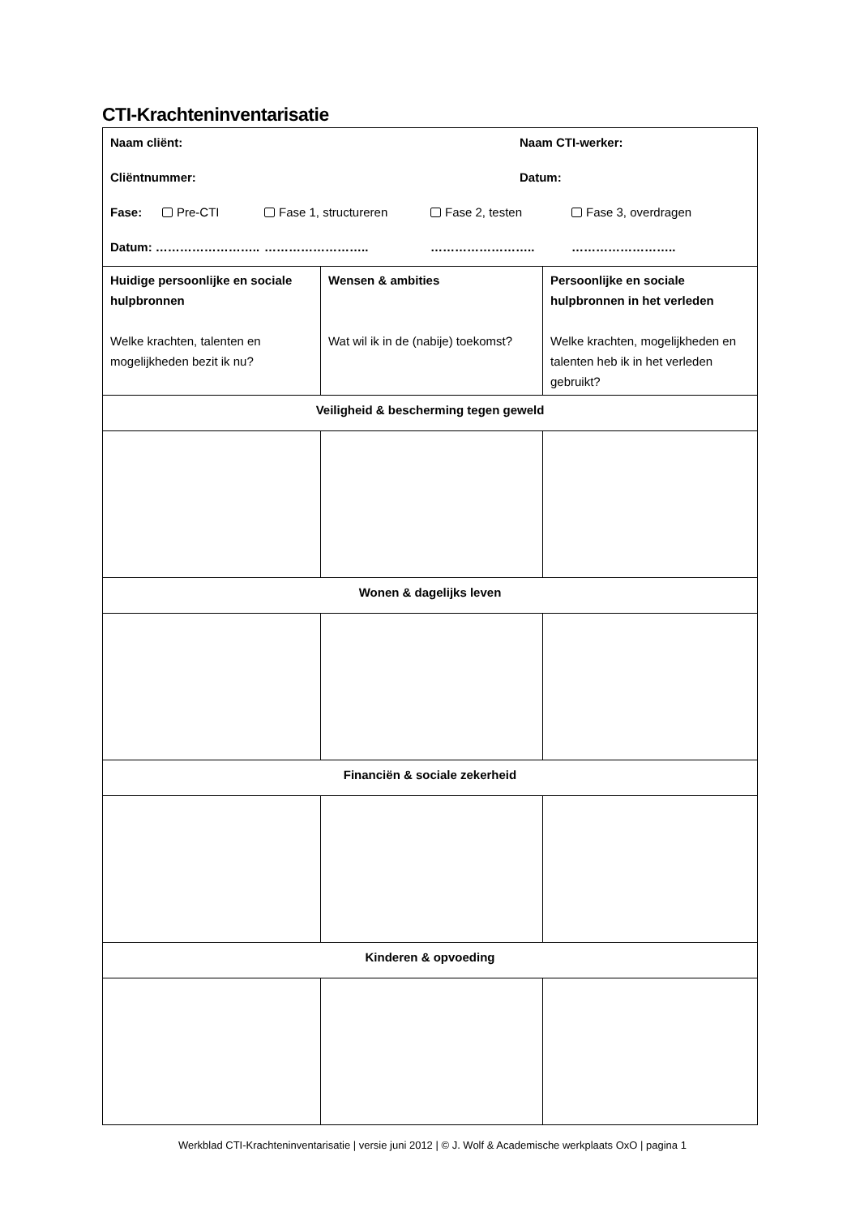CTI-Krachteninventarisatie
| Naam cliënt: Naam CTI-werker: Cliëntnummer: Datum: Fase: Pre-CTI Fase 1, structureren Fase 2, testen Fase 3, overdragen Datum: …………………….. …………………….. …………………….. …………………….. | | |
| Huidige persoonlijke en sociale hulpbronnen Welke krachten, talenten en mogelijkheden bezit ik nu? | Wensen & ambities Wat wil ik in de (nabije) toekomst? | Persoonlijke en sociale hulpbronnen in het verleden Welke krachten, mogelijkheden en talenten heb ik in het verleden gebruikt? |
| Veiligheid & bescherming tegen geweld | | |
| Wonen & dagelijks leven | | |
| Financiën & sociale zekerheid | | |
| Kinderen & opvoeding | | |
Werkblad CTI-Krachteninventarisatie | versie juni 2012 | © J. Wolf & Academische werkplaats OxO | pagina 1